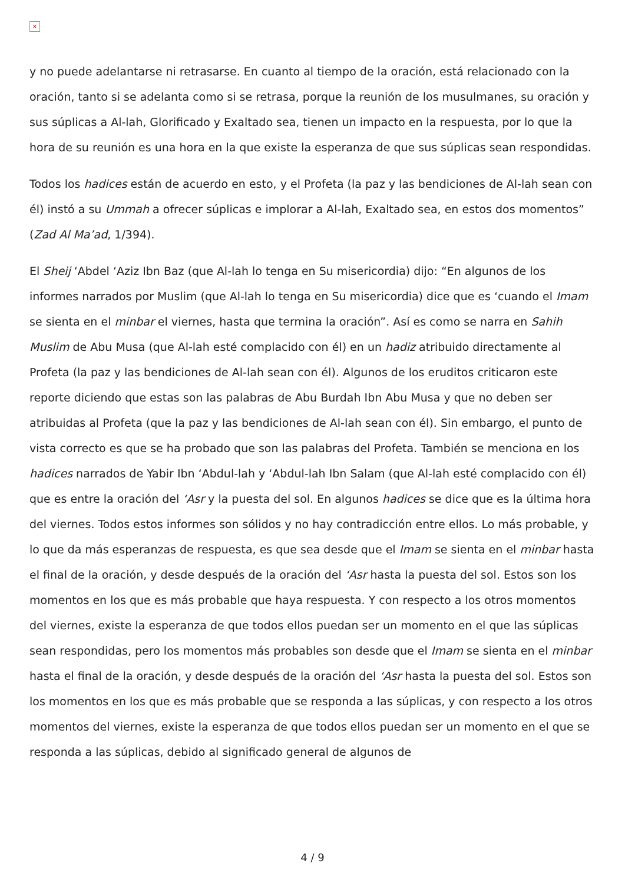×
y no puede adelantarse ni retrasarse. En cuanto al tiempo de la oración, está relacionado con la oración, tanto si se adelanta como si se retrasa, porque la reunión de los musulmanes, su oración y sus súplicas a Al-lah, Glorificado y Exaltado sea, tienen un impacto en la respuesta, por lo que la hora de su reunión es una hora en la que existe la esperanza de que sus súplicas sean respondidas.
Todos los hadices están de acuerdo en esto, y el Profeta (la paz y las bendiciones de Al-lah sean con él) instó a su Ummah a ofrecer súplicas e implorar a Al-lah, Exaltado sea, en estos dos momentos” (Zad Al Ma’ad, 1/394).
El Sheij ‘Abdel ‘Aziz Ibn Baz (que Al-lah lo tenga en Su misericordia) dijo: “En algunos de los informes narrados por Muslim (que Al-lah lo tenga en Su misericordia) dice que es ‘cuando el Imam se sienta en el minbar el viernes, hasta que termina la oración”. Así es como se narra en Sahih Muslim de Abu Musa (que Al-lah esté complacido con él) en un hadiz atribuido directamente al Profeta (la paz y las bendiciones de Al-lah sean con él). Algunos de los eruditos criticaron este reporte diciendo que estas son las palabras de Abu Burdah Ibn Abu Musa y que no deben ser atribuidas al Profeta (que la paz y las bendiciones de Al-lah sean con él). Sin embargo, el punto de vista correcto es que se ha probado que son las palabras del Profeta. También se menciona en los hadices narrados de Yabir Ibn ‘Abdul-lah y ‘Abdul-lah Ibn Salam (que Al-lah esté complacido con él) que es entre la oración del ‘Asr y la puesta del sol. En algunos hadices se dice que es la última hora del viernes. Todos estos informes son sólidos y no hay contradicción entre ellos. Lo más probable, y lo que da más esperanzas de respuesta, es que sea desde que el Imam se sienta en el minbar hasta el final de la oración, y desde después de la oración del ‘Asr hasta la puesta del sol. Estos son los momentos en los que es más probable que haya respuesta. Y con respecto a los otros momentos del viernes, existe la esperanza de que todos ellos puedan ser un momento en el que las súplicas sean respondidas, pero los momentos más probables son desde que el Imam se sienta en el minbar hasta el final de la oración, y desde después de la oración del ‘Asr hasta la puesta del sol. Estos son los momentos en los que es más probable que se responda a las súplicas, y con respecto a los otros momentos del viernes, existe la esperanza de que todos ellos puedan ser un momento en el que se responda a las súplicas, debido al significado general de algunos de
4 / 9